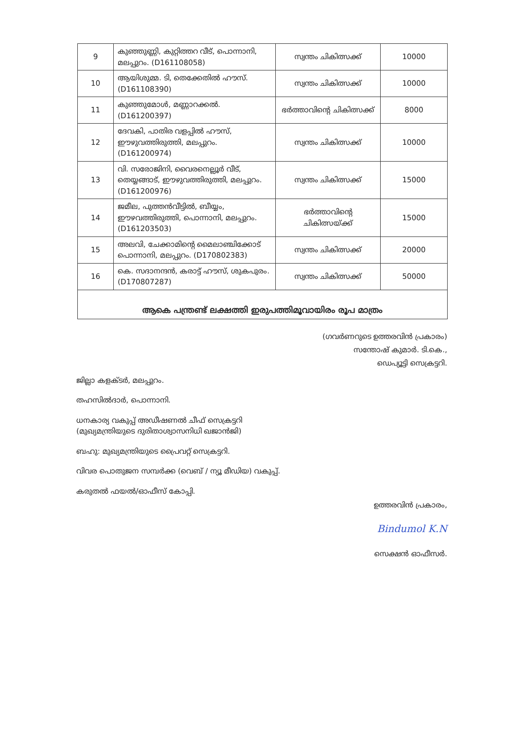| 9 | കുഞ്ഞുണ്ണി, കുറ്റിത്തറ വീട്, പൊന്നാനി, മലപ്പുറം. (D161108058) | സ്വന്തം ചികിത്സക്ക് | 10000 |
| 10 | ആയിശുമ്മ. ടി, തെക്കേതിൽ ഹൗസ്. (D161108390) | സ്വന്തം ചികിത്സക്ക് | 10000 |
| 11 | കുഞ്ഞുമോൾ, മണ്ണാറക്കൽ. (D161200397) | ഭർത്താവിന്റെ ചികിത്സക്ക് | 8000 |
| 12 | ദേവകി, പാതിര വളപ്പിൽ ഹൗസ്, ഈഴുവത്തിരുത്തി, മലപ്പുറം. (D161200974) | സ്വന്തം ചികിത്സക്ക് | 10000 |
| 13 | വി. സരോജിനി, വൈരനെല്ലൂർ വീട്, തെയ്യങ്ങാട്, ഈഴുവത്തിരുത്തി, മലപ്പുറം. (D161200976) | സ്വന്തം ചികിത്സക്ക് | 15000 |
| 14 | ജമീല, പുത്തൻവീട്ടിൽ, ബീയ്യം, ഈഴവത്തിരുത്തി, പൊന്നാനി, മലപ്പുറം. (D161203503) | ഭർത്താവിന്റെ ചികിത്സയ്ക്ക് | 15000 |
| 15 | അലവി, ചേക്കാമിന്റെ മൈലാഞ്ചിക്കോട് പൊന്നാനി, മലപ്പുറം. (D170802383) | സ്വന്തം ചികിത്സക്ക് | 20000 |
| 16 | കെ. സദാനന്ദൻ, കരാട്ട് ഹൗസ്, ശുകപുരം. (D170807287) | സ്വന്തം ചികിത്സക്ക് | 50000 |
| ആകെ പന്ത്രണ്ട് ലക്ഷത്തി ഇരുപത്തിമൂവായിരം രൂപ മാത്രം | | | |
(ഗവർണറുടെ ഉത്തരവിൻ പ്രകാരം)
സന്തോഷ് കുമാർ. ടി.കെ.,
ഡെപ്യൂട്ടി സെക്രട്ടറി.
ജില്ലാ കളക്ടർ, മലപ്പുറം.
തഹസിൽദാർ, പൊന്നാനി.
ധനകാര്യ വകുപ്പ് അഡീഷണൽ ചീഫ് സെക്രട്ടറി
(മുഖ്യമന്ത്രിയുടെ ദുരിതാശ്വാസനിധി ഖജാൻജി)
ബഹു: മുഖ്യമന്ത്രിയുടെ പ്രൈവറ്റ് സെക്രട്ടറി.
വിവര പൊതുജന സമ്പർക്ക (വെബ് / ന്യൂ മീഡിയ) വകുപ്പ്.
കരുതൽ ഫയൽ/ഓഫീസ് കോപ്പി.
ഉത്തരവിൻ പ്രകാരം,
Bindumol K.N
സെക്ഷൻ ഓഫീസർ.